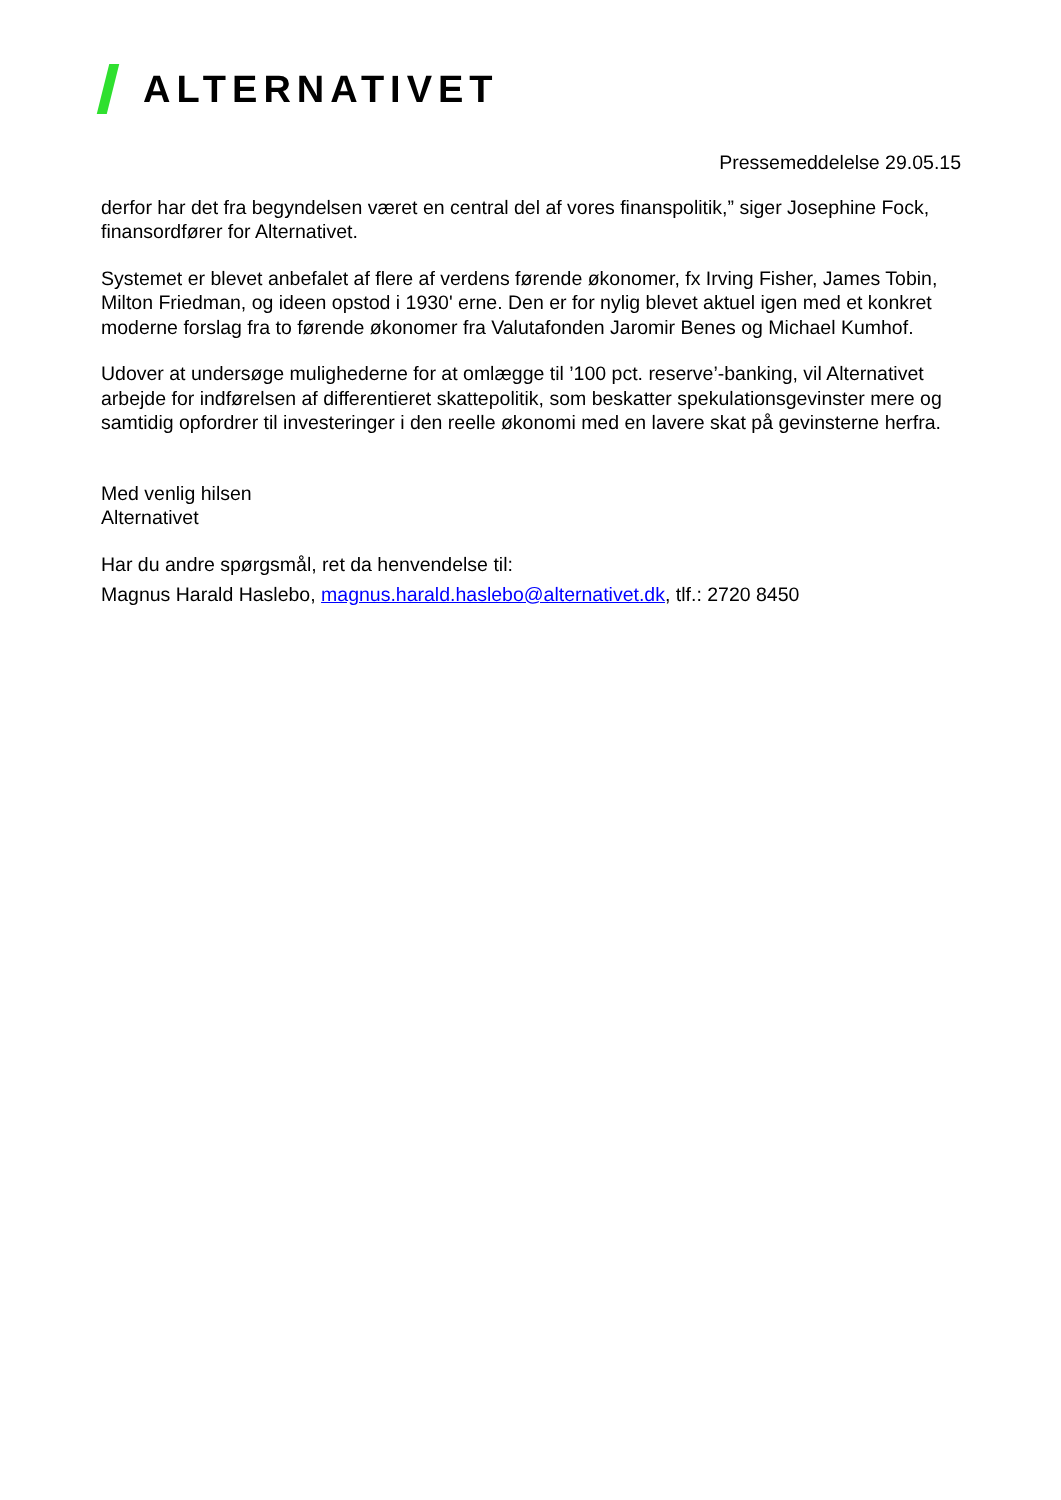ALTERNATIVET
Pressemeddelelse 29.05.15
derfor har det fra begyndelsen været en central del af vores finanspolitik,” siger Josephine Fock, finansordfører for Alternativet.
Systemet er blevet anbefalet af flere af verdens førende økonomer, fx Irving Fisher, James Tobin, Milton Friedman, og ideen opstod i 1930' erne. Den er for nylig blevet aktuel igen med et konkret moderne forslag fra to førende økonomer fra Valutafonden Jaromir Benes og Michael Kumhof.
Udover at undersøge mulighederne for at omlægge til ’100 pct. reserve’-banking, vil Alternativet arbejde for indførelsen af differentieret skattepolitik, som beskatter spekulationsgevinster mere og samtidig opfordrer til investeringer i den reelle økonomi med en lavere skat på gevinsterne herfra.
Med venlig hilsen
Alternativet
Har du andre spørgsmål, ret da henvendelse til:
Magnus Harald Haslebo, magnus.harald.haslebo@alternativet.dk, tlf.: 2720 8450